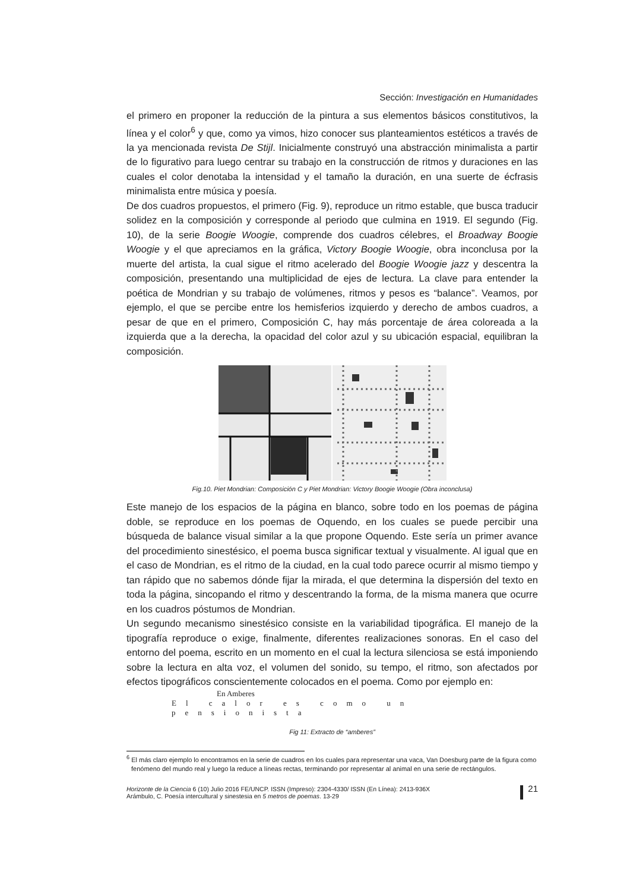Sección: Investigación en Humanidades
el primero en proponer la reducción de la pintura a sus elementos básicos constitutivos, la línea y el color<sup>6</sup> y que, como ya vimos, hizo conocer sus planteamientos estéticos a través de la ya mencionada revista De Stijl. Inicialmente construyó una abstracción minimalista a partir de lo figurativo para luego centrar su trabajo en la construcción de ritmos y duraciones en las cuales el color denotaba la intensidad y el tamaño la duración, en una suerte de écfrasis minimalista entre música y poesía.
De dos cuadros propuestos, el primero (Fig. 9), reproduce un ritmo estable, que busca traducir solidez en la composición y corresponde al periodo que culmina en 1919. El segundo (Fig. 10), de la serie Boogie Woogie, comprende dos cuadros célebres, el Broadway Boogie Woogie y el que apreciamos en la gráfica, Victory Boogie Woogie, obra inconclusa por la muerte del artista, la cual sigue el ritmo acelerado del Boogie Woogie jazz y descentra la composición, presentando una multiplicidad de ejes de lectura. La clave para entender la poética de Mondrian y su trabajo de volúmenes, ritmos y pesos es “balance”. Veamos, por ejemplo, el que se percibe entre los hemisferios izquierdo y derecho de ambos cuadros, a pesar de que en el primero, Composición C, hay más porcentaje de área coloreada a la izquierda que a la derecha, la opacidad del color azul y su ubicación espacial, equilibran la composición.
Fig.10. Piet Mondrian: Composición C y Piet Mondrian: Victory Boogie Woogie (Obra inconclusa)
Este manejo de los espacios de la página en blanco, sobre todo en los poemas de página doble, se reproduce en los poemas de Oquendo, en los cuales se puede percibir una búsqueda de balance visual similar a la que propone Oquendo. Este sería un primer avance del procedimiento sinestésico, el poema busca significar textual y visualmente. Al igual que en el caso de Mondrian, es el ritmo de la ciudad, en la cual todo parece ocurrir al mismo tiempo y tan rápido que no sabemos dónde fijar la mirada, el que determina la dispersión del texto en toda la página, sincopando el ritmo y descentrando la forma, de la misma manera que ocurre en los cuadros póstumos de Mondrian.
Un segundo mecanismo sinestésico consiste en la variabilidad tipográfica. El manejo de la tipografía reproduce o exige, finalmente, diferentes realizaciones sonoras. En el caso del entorno del poema, escrito en un momento en el cual la lectura silenciosa se está imponiendo sobre la lectura en alta voz, el volumen del sonido, su tempo, el ritmo, son afectados por efectos tipográficos conscientemente colocados en el poema. Como por ejemplo en:
En Amberes
El calor es como un pensionista
Fig 11: Extracto de “amberes”
<sup>6</sup> El más claro ejemplo lo encontramos en la serie de cuadros en los cuales para representar una vaca, Van Doesburg parte de la figura como fenómeno del mundo real y luego la reduce a líneas rectas, terminando por representar al animal en una serie de rectángulos.
Horizonte de la Ciencia 6 (10) Julio 2016 FE/UNCP. ISSN (Impreso): 2304-4330/ ISSN (En Línea): 2413-936X
Arámbulo, C. Poesía intercultural y sinestesia en 5 metros de poemas. 13-29
21